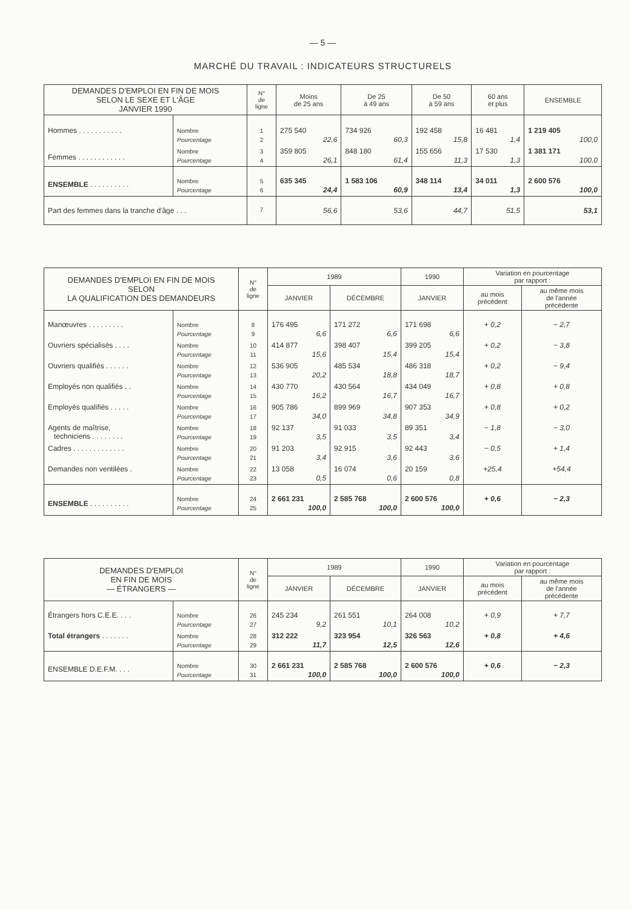— 5 —
MARCHÉ DU TRAVAIL : INDICATEURS STRUCTURELS
| DEMANDES D'EMPLOI EN FIN DE MOIS SELON LE SEXE ET L'ÂGE JANVIER 1990 | | N° de ligne | Moins de 25 ans | De 25 à 49 ans | De 50 à 59 ans | 60 ans et plus | ENSEMBLE |
| --- | --- | --- | --- | --- | --- | --- | --- |
| Hommes . . . . . . . . . . . | Nombre Pourcentage | 1 2 | 275 540 22,6 | 734 926 60,3 | 192 458 15,8 | 16 481 1,4 | 1 219 405 100,0 |
| Femmes . . . . . . . . . . . . | Nombre Pourcentage | 3 4 | 359 805 26,1 | 848 180 61,4 | 155 656 11,3 | 17 530 1,3 | 1 381 171 100,0 |
| ENSEMBLE . . . . . . . . . . | Nombre Pourcentage | 5 6 | 635 345 24,4 | 1 583 106 60,9 | 348 114 13,4 | 34 011 1,3 | 2 600 576 100,0 |
| Part des femmes dans la tranche d'âge . . . | | 7 | 56,6 | 53,6 | 44,7 | 51,5 | 53,1 |
| DEMANDES D'EMPLOI EN FIN DE MOIS SELON LA QUALIFICATION DES DEMANDEURS | | N° de ligne | 1989 | | 1990 | Variation en pourcentage par rapport : | |
| --- | --- | --- | --- | --- | --- | --- | --- |
| | | | JANVIER | DÉCEMBRE | JANVIER | au mois précédent | au même mois de l'année précédente |
| Manœuvres . . . . . . . . . | Nombre Pourcentage | 8 9 | 176 495 6,6 | 171 272 6,6 | 171 698 6,6 | + 0,2 | − 2,7 |
| Ouvriers spécialisés . . . . | Nombre Pourcentage | 10 11 | 414 877 15,6 | 398 407 15,4 | 399 205 15,4 | + 0,2 | − 3,8 |
| Ouvriers qualifiés . . . . . . | Nombre Pourcentage | 12 13 | 536 905 20,2 | 485 534 18,8 | 486 318 18,7 | + 0,2 | − 9,4 |
| Employés non qualifiés . . | Nombre Pourcentage | 14 15 | 430 770 16,2 | 430 564 16,7 | 434 049 16,7 | + 0,8 | + 0,8 |
| Employés qualifiés . . . . . | Nombre Pourcentage | 16 17 | 905 786 34,0 | 899 969 34,8 | 907 353 34,9 | + 0,8 | + 0,2 |
| Agents de maîtrise, techniciens . . . . . . . . | Nombre Pourcentage | 18 19 | 92 137 3,5 | 91 033 3,5 | 89 351 3,4 | − 1,8 | − 3,0 |
| Cadres . . . . . . . . . . . . . | Nombre Pourcentage | 20 21 | 91 203 3,4 | 92 915 3,6 | 92 443 3,6 | − 0,5 | + 1,4 |
| Demandes non ventilées . | Nombre Pourcentage | 22 23 | 13 058 0,5 | 16 074 0,6 | 20 159 0,8 | +25,4 | +54,4 |
| ENSEMBLE . . . . . . . . . . | Nombre Pourcentage | 24 25 | 2 661 231 100,0 | 2 585 768 100,0 | 2 600 576 100,0 | + 0,6 | − 2,3 |
| DEMANDES D'EMPLOI EN FIN DE MOIS — ÉTRANGERS — | | N° de ligne | 1989 | | 1990 | Variation en pourcentage par rapport : | |
| --- | --- | --- | --- | --- | --- | --- | --- |
| | | | JANVIER | DÉCEMBRE | JANVIER | au mois précédent | au même mois de l'année précédente |
| Étrangers hors C.E.E. . . . | Nombre Pourcentage | 26 27 | 245 234 9,2 | 261 551 10,1 | 264 008 10,2 | + 0,9 | + 7,7 |
| Total étrangers . . . . . . . | Nombre Pourcentage | 28 29 | 312 222 11,7 | 323 954 12,5 | 326 563 12,6 | + 0,8 | + 4,6 |
| ENSEMBLE D.E.F.M. . . . | Nombre Pourcentage | 30 31 | 2 661 231 100,0 | 2 585 768 100,0 | 2 600 576 100,0 | + 0,6 | − 2,3 |